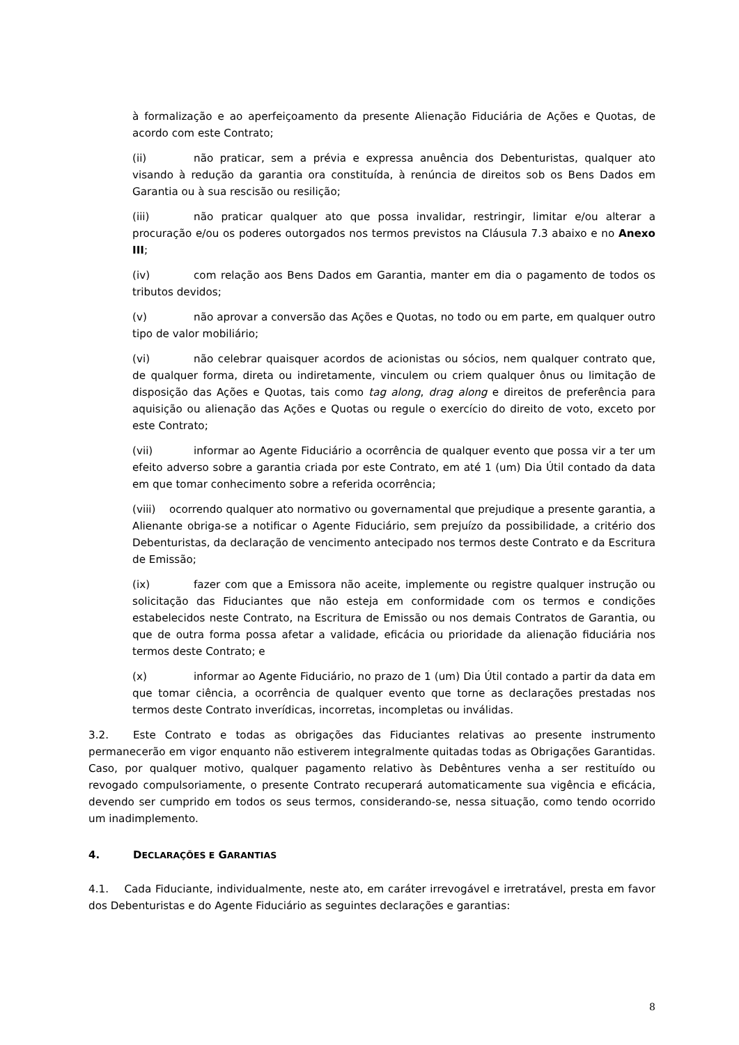à formalização e ao aperfeiçoamento da presente Alienação Fiduciária de Ações e Quotas, de acordo com este Contrato;
(ii) não praticar, sem a prévia e expressa anuência dos Debenturistas, qualquer ato visando à redução da garantia ora constituída, à renúncia de direitos sob os Bens Dados em Garantia ou à sua rescisão ou resilição;
(iii) não praticar qualquer ato que possa invalidar, restringir, limitar e/ou alterar a procuração e/ou os poderes outorgados nos termos previstos na Cláusula 7.3 abaixo e no Anexo III;
(iv) com relação aos Bens Dados em Garantia, manter em dia o pagamento de todos os tributos devidos;
(v) não aprovar a conversão das Ações e Quotas, no todo ou em parte, em qualquer outro tipo de valor mobiliário;
(vi) não celebrar quaisquer acordos de acionistas ou sócios, nem qualquer contrato que, de qualquer forma, direta ou indiretamente, vinculem ou criem qualquer ônus ou limitação de disposição das Ações e Quotas, tais como tag along, drag along e direitos de preferência para aquisição ou alienação das Ações e Quotas ou regule o exercício do direito de voto, exceto por este Contrato;
(vii) informar ao Agente Fiduciário a ocorrência de qualquer evento que possa vir a ter um efeito adverso sobre a garantia criada por este Contrato, em até 1 (um) Dia Útil contado da data em que tomar conhecimento sobre a referida ocorrência;
(viii) ocorrendo qualquer ato normativo ou governamental que prejudique a presente garantia, a Alienante obriga-se a notificar o Agente Fiduciário, sem prejuízo da possibilidade, a critério dos Debenturistas, da declaração de vencimento antecipado nos termos deste Contrato e da Escritura de Emissão;
(ix) fazer com que a Emissora não aceite, implemente ou registre qualquer instrução ou solicitação das Fiduciantes que não esteja em conformidade com os termos e condições estabelecidos neste Contrato, na Escritura de Emissão ou nos demais Contratos de Garantia, ou que de outra forma possa afetar a validade, eficácia ou prioridade da alienação fiduciária nos termos deste Contrato; e
(x) informar ao Agente Fiduciário, no prazo de 1 (um) Dia Útil contado a partir da data em que tomar ciência, a ocorrência de qualquer evento que torne as declarações prestadas nos termos deste Contrato inverídicas, incorretas, incompletas ou inválidas.
3.2. Este Contrato e todas as obrigações das Fiduciantes relativas ao presente instrumento permanecerão em vigor enquanto não estiverem integralmente quitadas todas as Obrigações Garantidas. Caso, por qualquer motivo, qualquer pagamento relativo às Debêntures venha a ser restituído ou revogado compulsoriamente, o presente Contrato recuperará automaticamente sua vigência e eficácia, devendo ser cumprido em todos os seus termos, considerando-se, nessa situação, como tendo ocorrido um inadimplemento.
4. DECLARAÇÕES E GARANTIAS
4.1. Cada Fiduciante, individualmente, neste ato, em caráter irrevogável e irretratável, presta em favor dos Debenturistas e do Agente Fiduciário as seguintes declarações e garantias:
8